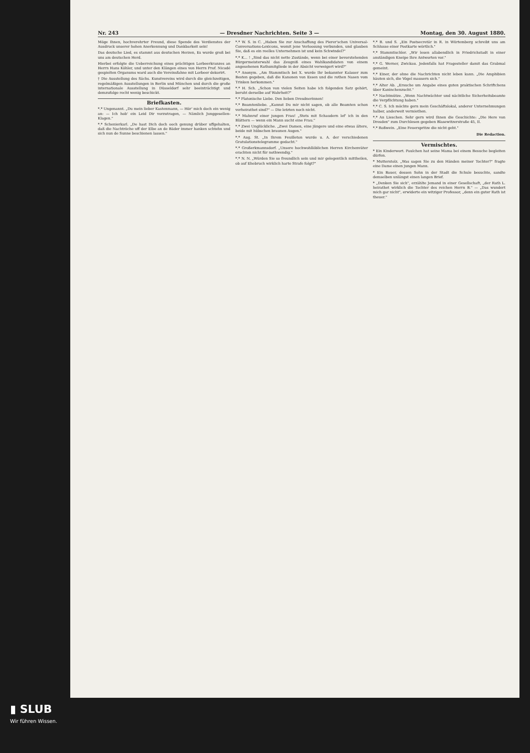Nr. 243 — Dresdner Nachrichten. Seite 3 — Montag, den 30. August 1880.
Möge Ihnen, hochverehrter Freund, diese Spende des Verdienstes der Ausdruck unserer hohen Anerkennung und Dankbarkeit sein!
Das deutsche Lied, es stammt aus deutschen Herzen, Es wurde groß bei uns am deutschen Herd.
Hierbei erfolgte die Ueberreichung eines prächtigen Lorbeerkranzes an Herrn Hans Köhler, und unter den Klängen eines von Herrn Prof. Nicodé gespielten Organums ward auch die Vereinsfahne mit Lorbeer dekorirt.
† Die Ausstellung des Sächs. Kunstvereins wird durch die gleichzeitigen, regelmäßigen Ausstellungen in Berlin und München und durch die große internationale Ausstellung in Düsseldorf sehr beeinträchtigt und demzufolge recht wenig beschickt.
Briefkasten.
*.* Ungenannt. „Du mein lieber Kastenmann, — Hör' mich doch ein wenig an: — Ich hob' ein Leid Dir vorzutragen, — Nämlich Junggesellen-Klagen."
*.* Schenierkarl. „De hast Dich doch ooch genung drüber uffgehalten, daß die Nachtröche uff der Elbe an de Bäder immer hanken schtehn und sich nun de Sunne beschienen lassen."
*.* W. S. in C. „Haben Sie zur Anschaffung des Pierer'schen Universal-Conversations-Lexicons, womit jene Verloosung verbunden, und glauben Sie, daß es ein reelles Unternehmen ist und kein Schwindel?"
*.* K... ! „Sind das nicht nette Zustände, wenn bei einer bevorstehenden Bürgermeisterwahl das Zeugniß eines Wahlkandidaten von einem angesehenen Rathsmitgliede in der Absicht verweigert wird?"
*.* Anonym. „Am Stammtisch bei X. wurde Ihr bekannter Kalauer zum Besten gegeben, daß die Kanonen von Essen und die rothen Nasen vom Trinken herkommen."
*.* H. Sch. „Schon von vielen Seiten habe ich folgenden Satz gehört, beruht derselbe auf Wahrheit?"
*.* Platonische Liebe. Den lieben Dresdnerinnen!
*.* Beamtenliebe. „Kannst Du mir nicht sagen, ob alle Beamten schon verheirathet sind?" — Die letzten noch nicht.
*.* Mahnruf einer jungen Frau! „Stets mit Schaudern lef' ich in den Blättern — wenn ein Mann sucht eine Frau."
*.* Zwei Unglückliche. „Zwei Damen, eine jüngere und eine etwas ältere, beide mit hübschen braunen Augen."
*.* Aug. St. „In Ihrem Feuilleton wurde u. A. der verschiedenen Gratulationstelegramme gedacht."
*.* Großerkmannsdorf. „Unsere hochwohllöblichen Herren Kirchenväter erachten nicht für nothwendig."
*.* N. N. „Würden Sie so freundlich sein und mir gelegentlich mittheilen, ob auf Ehebruch wirklich harte Strafe folgt?"
*.* B. und S. „Ein Postsecretär in R. in Würtemberg schreibt uns am Schlusse einer Postkarte wörtlich."
*.* Stammtischler. „Wir lesen allabendlich in Friedrichstadt in einer anständigen Kneipe Ihre Antworten vor."
*.* G. Werner, Zwickau. Jedenfalls hat Fragesteller damit das Grabmal gemeint.
*.* Einer, der ohne die Nachrichten nicht leben kann. „Die Amphibien häuten sich, die Vögel mausern sich."
*.* Alter Ab. „Ersuche um Angabe eines guten praktischen Schriftchens über Kaninchenzucht."
*.* Nachtmütze. „Wenn Nachtwächter und nächtliche Sicherheitsbeamte die Verpflichtung haben."
*.* C. S. Ich möchte gern mein Geschäftslokal, anderer Unternehmungen halber, anderweit vermiethen.
*.* An Lieschen. Sehr gern wird Ihnen die Geschichte: „Die Here von Dresden" zum Durchlesen gegeben Blasewitzerstraße 45, II.
*.* Roßwein. „Eine Feuerspritze die nicht geht."
Die Redaction.
Vermischtes.
* Ein Kinderwort. Paulchen hat seine Mama bei einem Besuche begleiten dürfen.
* Mutterstolz. „Was sagen Sie zu den Händen meiner Tochter?" fragte eine Dame einen jungen Mann.
* Ein Bauer, dessen Sohn in der Stadt die Schule besuchte, sandte demselben unlängst einen langen Brief.
* „Denken Sie sich", erzählte Jemand in einer Gesellschaft, „der Rath L. heirathet wirklich die Tochter des reichen Herrn B." — „Das wundert mich gar nicht", erwiderte ein witziger Professor, „denn ein guter Rath ist theuer."
▮ SLUB
Wir führen Wissen.